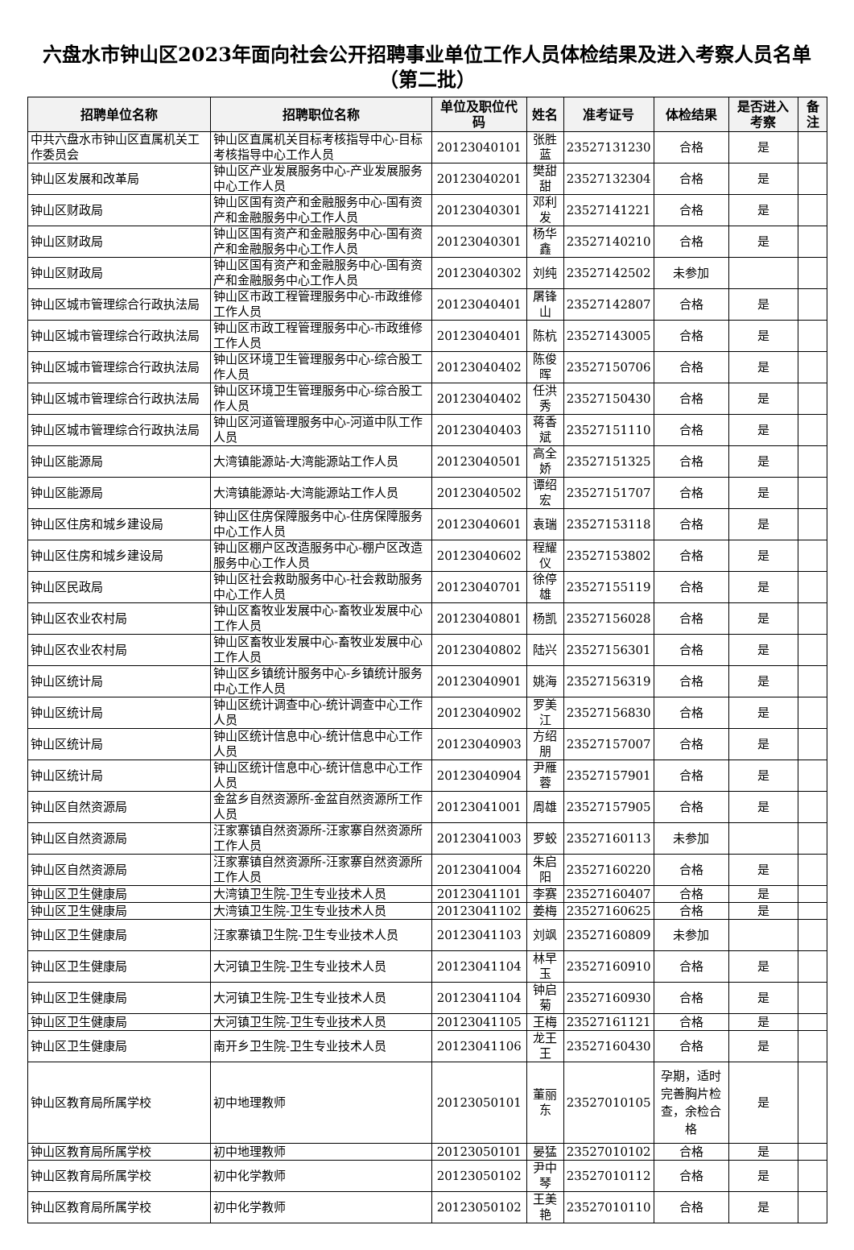六盘水市钟山区2023年面向社会公开招聘事业单位工作人员体检结果及进入考察人员名单（第二批）
| 招聘单位名称 | 招聘职位名称 | 单位及职位代码 | 姓名 | 准考证号 | 体检结果 | 是否进入考察 | 备注 |
| --- | --- | --- | --- | --- | --- | --- | --- |
| 中共六盘水市钟山区直属机关工作委员会 | 钟山区直属机关目标考核指导中心-目标考核指导中心工作人员 | 20123040101 | 张胜蓝 | 23527131230 | 合格 | 是 | |
| 钟山区发展和改革局 | 钟山区产业发展服务中心-产业发展服务中心工作人员 | 20123040201 | 樊甜甜 | 23527132304 | 合格 | 是 | |
| 钟山区财政局 | 钟山区国有资产和金融服务中心-国有资产和金融服务中心工作人员 | 20123040301 | 邓利发 | 23527141221 | 合格 | 是 | |
| 钟山区财政局 | 钟山区国有资产和金融服务中心-国有资产和金融服务中心工作人员 | 20123040301 | 杨华鑫 | 23527140210 | 合格 | 是 | |
| 钟山区财政局 | 钟山区国有资产和金融服务中心-国有资产和金融服务中心工作人员 | 20123040302 | 刘纯 | 23527142502 | 未参加 | | |
| 钟山区城市管理综合行政执法局 | 钟山区市政工程管理服务中心-市政维修工作人员 | 20123040401 | 屠锋山 | 23527142807 | 合格 | 是 | |
| 钟山区城市管理综合行政执法局 | 钟山区市政工程管理服务中心-市政维修工作人员 | 20123040401 | 陈杭 | 23527143005 | 合格 | 是 | |
| 钟山区城市管理综合行政执法局 | 钟山区环境卫生管理服务中心-综合股工作人员 | 20123040402 | 陈俊晖 | 23527150706 | 合格 | 是 | |
| 钟山区城市管理综合行政执法局 | 钟山区环境卫生管理服务中心-综合股工作人员 | 20123040402 | 任洪秀 | 23527150430 | 合格 | 是 | |
| 钟山区城市管理综合行政执法局 | 钟山区河道管理服务中心-河道中队工作人员 | 20123040403 | 蒋香斌 | 23527151110 | 合格 | 是 | |
| 钟山区能源局 | 大湾镇能源站-大湾能源站工作人员 | 20123040501 | 高全娇 | 23527151325 | 合格 | 是 | |
| 钟山区能源局 | 大湾镇能源站-大湾能源站工作人员 | 20123040502 | 谭绍宏 | 23527151707 | 合格 | 是 | |
| 钟山区住房和城乡建设局 | 钟山区住房保障服务中心-住房保障服务中心工作人员 | 20123040601 | 袁瑞 | 23527153118 | 合格 | 是 | |
| 钟山区住房和城乡建设局 | 钟山区棚户区改造服务中心-棚户区改造服务中心工作人员 | 20123040602 | 程耀仪 | 23527153802 | 合格 | 是 | |
| 钟山区民政局 | 钟山区社会救助服务中心-社会救助服务中心工作人员 | 20123040701 | 徐停雄 | 23527155119 | 合格 | 是 | |
| 钟山区农业农村局 | 钟山区畜牧业发展中心-畜牧业发展中心工作人员 | 20123040801 | 杨凯 | 23527156028 | 合格 | 是 | |
| 钟山区农业农村局 | 钟山区畜牧业发展中心-畜牧业发展中心工作人员 | 20123040802 | 陆兴 | 23527156301 | 合格 | 是 | |
| 钟山区统计局 | 钟山区乡镇统计服务中心-乡镇统计服务中心工作人员 | 20123040901 | 姚海 | 23527156319 | 合格 | 是 | |
| 钟山区统计局 | 钟山区统计调查中心-统计调查中心工作人员 | 20123040902 | 罗美江 | 23527156830 | 合格 | 是 | |
| 钟山区统计局 | 钟山区统计信息中心-统计信息中心工作人员 | 20123040903 | 方绍朋 | 23527157007 | 合格 | 是 | |
| 钟山区统计局 | 钟山区统计信息中心-统计信息中心工作人员 | 20123040904 | 尹雁蓉 | 23527157901 | 合格 | 是 | |
| 钟山区自然资源局 | 金盆乡自然资源所-金盆自然资源所工作人员 | 20123041001 | 周雄 | 23527157905 | 合格 | 是 | |
| 钟山区自然资源局 | 汪家寨镇自然资源所-汪家寨自然资源所工作人员 | 20123041003 | 罗蛟 | 23527160113 | 未参加 | | |
| 钟山区自然资源局 | 汪家寨镇自然资源所-汪家寨自然资源所工作人员 | 20123041004 | 朱启阳 | 23527160220 | 合格 | 是 | |
| 钟山区卫生健康局 | 大湾镇卫生院-卫生专业技术人员 | 20123041101 | 李赛 | 23527160407 | 合格 | 是 | |
| 钟山区卫生健康局 | 大湾镇卫生院-卫生专业技术人员 | 20123041102 | 姜梅 | 23527160625 | 合格 | 是 | |
| 钟山区卫生健康局 | 汪家寨镇卫生院-卫生专业技术人员 | 20123041103 | 刘飒 | 23527160809 | 未参加 | | |
| 钟山区卫生健康局 | 大河镇卫生院-卫生专业技术人员 | 20123041104 | 林早玉 | 23527160910 | 合格 | 是 | |
| 钟山区卫生健康局 | 大河镇卫生院-卫生专业技术人员 | 20123041104 | 钟启菊 | 23527160930 | 合格 | 是 | |
| 钟山区卫生健康局 | 大河镇卫生院-卫生专业技术人员 | 20123041105 | 王梅 | 23527161121 | 合格 | 是 | |
| 钟山区卫生健康局 | 南开乡卫生院-卫生专业技术人员 | 20123041106 | 龙王王 | 23527160430 | 合格 | 是 | |
| 钟山区教育局所属学校 | 初中地理教师 | 20123050101 | 董丽东 | 23527010105 | 孕期，适时完善胸片检查，余检合格 | 是 | |
| 钟山区教育局所属学校 | 初中地理教师 | 20123050101 | 晏猛 | 23527010102 | 合格 | 是 | |
| 钟山区教育局所属学校 | 初中化学教师 | 20123050102 | 尹中琴 | 23527010112 | 合格 | 是 | |
| 钟山区教育局所属学校 | 初中化学教师 | 20123050102 | 王美艳 | 23527010110 | 合格 | 是 | |